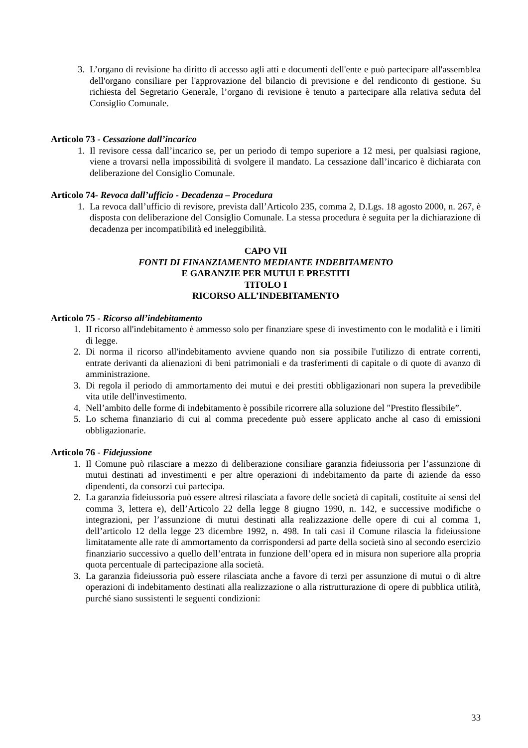3. L’organo di revisione ha diritto di accesso agli atti e documenti dell'ente e può partecipare all'assemblea dell'organo consiliare per l'approvazione del bilancio di previsione e del rendiconto di gestione. Su richiesta del Segretario Generale, l’organo di revisione è tenuto a partecipare alla relativa seduta del Consiglio Comunale.
Articolo 73 - Cessazione dall’incarico
1. Il revisore cessa dall’incarico se, per un periodo di tempo superiore a 12 mesi, per qualsiasi ragione, viene a trovarsi nella impossibilità di svolgere il mandato. La cessazione dall’incarico è dichiarata con deliberazione del Consiglio Comunale.
Articolo 74- Revoca dall’ufficio - Decadenza – Procedura
1. La revoca dall’ufficio di revisore, prevista dall’Articolo 235, comma 2, D.Lgs. 18 agosto 2000, n. 267, è disposta con deliberazione del Consiglio Comunale. La stessa procedura è seguita per la dichiarazione di decadenza per incompatibilità ed ineleggibilità.
CAPO VII
FONTI DI FINANZIAMENTO MEDIANTE INDEBITAMENTO
E GARANZIE PER MUTUI E PRESTITI
TITOLO I
RICORSO ALL’INDEBITAMENTO
Articolo 75 - Ricorso all’indebitamento
1. II ricorso all'indebitamento è ammesso solo per finanziare spese di investimento con le modalità e i limiti di legge.
2. Di norma il ricorso all'indebitamento avviene quando non sia possibile l'utilizzo di entrate correnti, entrate derivanti da alienazioni di beni patrimoniali e da trasferimenti di capitale o di quote di avanzo di amministrazione.
3. Di regola il periodo di ammortamento dei mutui e dei prestiti obbligazionari non supera la prevedibile vita utile dell'investimento.
4. Nell’ambito delle forme di indebitamento è possibile ricorrere alla soluzione del "Prestito flessibile”.
5. Lo schema finanziario di cui al comma precedente può essere applicato anche al caso di emissioni obbligazionarie.
Articolo 76 - Fidejussione
1. Il Comune può rilasciare a mezzo di deliberazione consiliare garanzia fideiussoria per l’assunzione di mutui destinati ad investimenti e per altre operazioni di indebitamento da parte di aziende da esso dipendenti, da consorzi cui partecipa.
2. La garanzia fideiussoria può essere altresì rilasciata a favore delle società di capitali, costituite ai sensi del comma 3, lettera e), dell’Articolo 22 della legge 8 giugno 1990, n. 142, e successive modifiche o integrazioni, per l’assunzione di mutui destinati alla realizzazione delle opere di cui al comma 1, dell’articolo 12 della legge 23 dicembre 1992, n. 498. In tali casi il Comune rilascia la fideiussione limitatamente alle rate di ammortamento da corrispondersi ad parte della società sino al secondo esercizio finanziario successivo a quello dell’entrata in funzione dell’opera ed in misura non superiore alla propria quota percentuale di partecipazione alla società.
3. La garanzia fideiussoria può essere rilasciata anche a favore di terzi per assunzione di mutui o di altre operazioni di indebitamento destinati alla realizzazione o alla ristrutturazione di opere di pubblica utilità, purché siano sussistenti le seguenti condizioni:
33